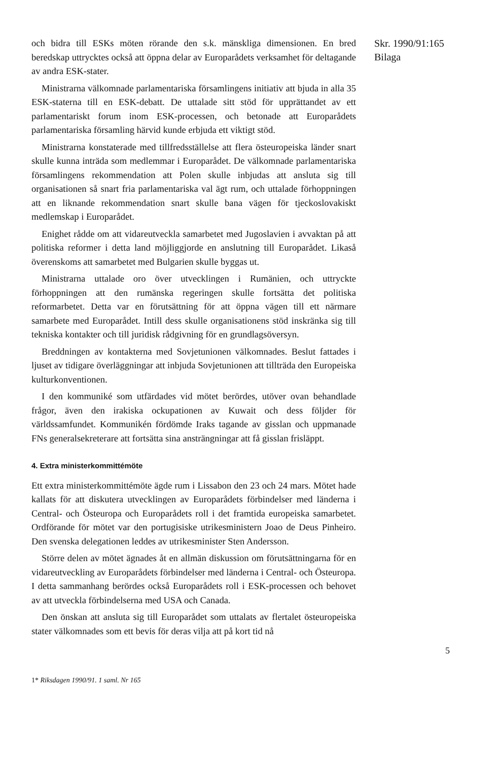och bidra till ESKs möten rörande den s.k. mänskliga dimensionen. En bred beredskap uttrycktes också att öppna delar av Europarådets verksamhet för deltagande av andra ESK-stater.
Ministrarna välkomnade parlamentariska församlingens initiativ att bjuda in alla 35 ESK-staterna till en ESK-debatt. De uttalade sitt stöd för upprättandet av ett parlamentariskt forum inom ESK-processen, och betonade att Europarådets parlamentariska församling härvid kunde erbjuda ett viktigt stöd.
Ministrarna konstaterade med tillfredsställelse att flera östeuropeiska länder snart skulle kunna inträda som medlemmar i Europarådet. De välkomnade parlamentariska församlingens rekommendation att Polen skulle inbjudas att ansluta sig till organisationen så snart fria parlamentariska val ägt rum, och uttalade förhoppningen att en liknande rekommendation snart skulle bana vägen för tjeckoslovakiskt medlemskap i Europarådet.
Enighet rådde om att vidareutveckla samarbetet med Jugoslavien i avvaktan på att politiska reformer i detta land möjliggjorde en anslutning till Europarådet. Likaså överenskoms att samarbetet med Bulgarien skulle byggas ut.
Ministrarna uttalade oro över utvecklingen i Rumänien, och uttryckte förhoppningen att den rumänska regeringen skulle fortsätta det politiska reformarbetet. Detta var en förutsättning för att öppna vägen till ett närmare samarbete med Europarådet. Intill dess skulle organisationens stöd inskränka sig till tekniska kontakter och till juridisk rådgivning för en grundlagsöversyn.
Breddningen av kontakterna med Sovjetunionen välkomnades. Beslut fattades i ljuset av tidigare överläggningar att inbjuda Sovjetunionen att tillträda den Europeiska kulturkonventionen.
I den kommuniké som utfärdades vid mötet berördes, utöver ovan behandlade frågor, även den irakiska ockupationen av Kuwait och dess följder för världssamfundet. Kommunikén fördömde Iraks tagande av gisslan och uppmanade FNs generalsekreterare att fortsätta sina ansträngningar att få gisslan frisläppt.
4. Extra ministerkommittémöte
Ett extra ministerkommittémöte ägde rum i Lissabon den 23 och 24 mars. Mötet hade kallats för att diskutera utvecklingen av Europarådets förbindelser med länderna i Central- och Östeuropa och Europarådets roll i det framtida europeiska samarbetet. Ordförande för mötet var den portugisiske utrikesministern Joao de Deus Pinheiro. Den svenska delegationen leddes av utrikesminister Sten Andersson.
Större delen av mötet ägnades åt en allmän diskussion om förutsättningarna för en vidareutveckling av Europarådets förbindelser med länderna i Central- och Östeuropa. I detta sammanhang berördes också Europarådets roll i ESK-processen och behovet av att utveckla förbindelserna med USA och Canada.
Den önskan att ansluta sig till Europarådet som uttalats av flertalet östeuropeiska stater välkomnades som ett bevis för deras vilja att på kort tid nå
Skr. 1990/91:165
Bilaga
5
1* Riksdagen 1990/91. 1 saml. Nr 165